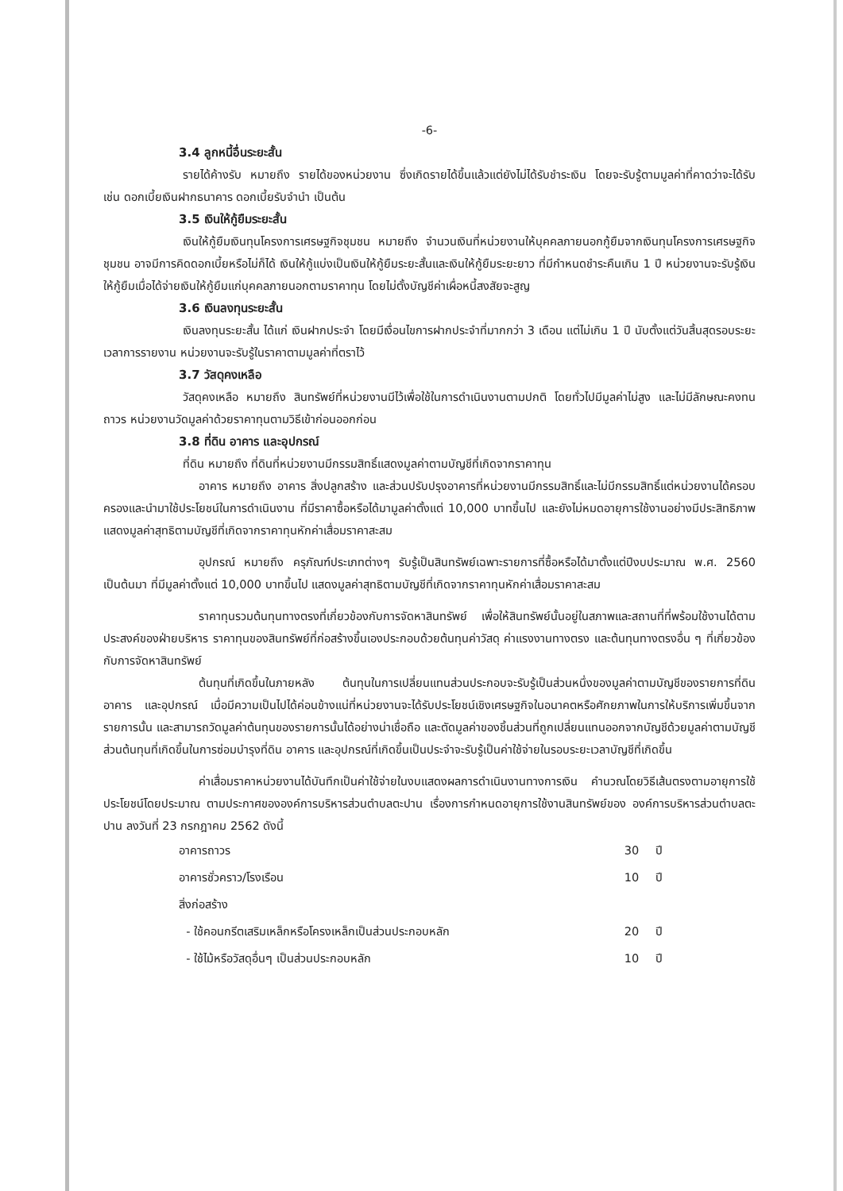-6-
3.4 ลูกหนี้อื่นระยะสั้น
รายได้ค้างรับ หมายถึง รายได้ของหน่วยงาน ซึ่งเกิดรายได้ขึ้นแล้วแต่ยังไม่ได้รับชำระเงิน โดยจะรับรู้ตามมูลค่าที่คาดว่าจะได้รับ เช่น ดอกเบี้ยเงินฝากธนาคาร ดอกเบี้ยรับจำนำ เป็นต้น
3.5 เงินให้กู้ยืมระยะสั้น
เงินให้กู้ยืมเงินทุนโครงการเศรษฐกิจชุมชน หมายถึง จำนวนเงินที่หน่วยงานให้บุคคลภายนอกกู้ยืมจากเงินทุนโครงการเศรษฐกิจชุมชน อาจมีการคิดดอกเบี้ยหรือไม่ก็ได้ เงินให้กู้แบ่งเป็นเงินให้กู้ยืมระยะสั้นและเงินให้กู้ยืมระยะยาว ที่มีกำหนดชำระคืนเกิน 1 ปี หน่วยงานจะรับรู้เงินให้กู้ยืมเมื่อได้จ่ายเงินให้กู้ยืมแก่บุคคลภายนอกตามราคาทุน โดยไม่ตั้งบัญชีค่าเผื่อหนี้สงสัยจะสูญ
3.6 เงินลงทุนระยะสั้น
เงินลงทุนระยะสั้น ได้แก่ เงินฝากประจำ โดยมีเงื่อนไขการฝากประจำที่มากกว่า 3 เดือน แต่ไม่เกิน 1 ปี นับตั้งแต่วันสิ้นสุดรอบระยะเวลาการรายงาน หน่วยงานจะรับรู้ในราคาตามมูลค่าที่ตราไว้
3.7 วัสดุคงเหลือ
วัสดุคงเหลือ หมายถึง สินทรัพย์ที่หน่วยงานมีไว้เพื่อใช้ในการดำเนินงานตามปกติ โดยทั่วไปมีมูลค่าไม่สูง และไม่มีลักษณะคงทนถาวร หน่วยงานวัดมูลค่าด้วยราคาทุนตามวิธีเข้าก่อนออกก่อน
3.8 ที่ดิน อาคาร และอุปกรณ์
ที่ดิน หมายถึง ที่ดินที่หน่วยงานมีกรรมสิทธิ์แสดงมูลค่าตามบัญชีที่เกิดจากราคาทุน
อาคาร หมายถึง อาคาร สิ่งปลูกสร้าง และส่วนปรับปรุงอาคารที่หน่วยงานมีกรรมสิทธิ์และไม่มีกรรมสิทธิ์แต่หน่วยงานได้ครอบครองและนำมาใช้ประโยชน์ในการดำเนินงาน ที่มีราคาซื้อหรือได้มามูลค่าตั้งแต่ 10,000 บาทขึ้นไป และยังไม่หมดอายุการใช้งานอย่างมีประสิทธิภาพแสดงมูลค่าสุทธิตามบัญชีที่เกิดจากราคาทุนหักค่าเสื่อมราคาสะสม
อุปกรณ์ หมายถึง ครุภัณฑ์ประเภทต่างๆ รับรู้เป็นสินทรัพย์เฉพาะรายการที่ซื้อหรือได้มาตั้งแต่ปีงบประมาณ พ.ศ. 2560 เป็นต้นมา ที่มีมูลค่าตั้งแต่ 10,000 บาทขึ้นไป แสดงมูลค่าสุทธิตามบัญชีที่เกิดจากราคาทุนหักค่าเสื่อมราคาสะสม
ราคาทุนรวมต้นทุนทางตรงที่เกี่ยวข้องกับการจัดหาสินทรัพย์ เพื่อให้สินทรัพย์นั้นอยู่ในสภาพและสถานที่ที่พร้อมใช้งานได้ตามประสงค์ของฝ่ายบริหาร ราคาทุนของสินทรัพย์ที่ก่อสร้างขึ้นเองประกอบด้วยต้นทุนค่าวัสดุ ค่าแรงงานทางตรง และต้นทุนทางตรงอื่น ๆ ที่เกี่ยวข้องกับการจัดหาสินทรัพย์
ต้นทุนที่เกิดขึ้นในภายหลัง ต้นทุนในการเปลี่ยนแทนส่วนประกอบจะรับรู้เป็นส่วนหนึ่งของมูลค่าตามบัญชีของรายการที่ดิน อาคาร และอุปกรณ์ เมื่อมีความเป็นไปได้ค่อนข้างแน่ที่หน่วยงานจะได้รับประโยชน์เชิงเศรษฐกิจในอนาคตหรือศักยภาพในการให้บริการเพิ่มขึ้นจากรายการนั้น และสามารถวัดมูลค่าต้นทุนของรายการนั้นได้อย่างน่าเชื่อถือ และตัดมูลค่าของชิ้นส่วนที่ถูกเปลี่ยนแทนออกจากบัญชีด้วยมูลค่าตามบัญชี ส่วนต้นทุนที่เกิดขึ้นในการซ่อมบำรุงที่ดิน อาคาร และอุปกรณ์ที่เกิดขึ้นเป็นประจำจะรับรู้เป็นค่าใช้จ่ายในรอบระยะเวลาบัญชีที่เกิดขึ้น
ค่าเสื่อมราคาหน่วยงานได้บันทึกเป็นค่าใช้จ่ายในงบแสดงผลการดำเนินงานทางการเงิน คำนวณโดยวิธีเส้นตรงตามอายุการใช้ประโยชน์โดยประมาณ ตามประกาศขององค์การบริหารส่วนตำบลตะปาน เรื่องการกำหนดอายุการใช้งานสินทรัพย์ของ องค์การบริหารส่วนตำบลตะปาน ลงวันที่ 23 กรกฎาคม 2562 ดังนี้
| อาคารถาวร | 30 | ปี |
| อาคารชั่วคราว/โรงเรือน | 10 | ปี |
| สิ่งก่อสร้าง | | |
| - ใช้คอนกรีตเสริมเหล็กหรือโครงเหล็กเป็นส่วนประกอบหลัก | 20 | ปี |
| - ใช้ไม้หรือวัสดุอื่นๆ เป็นส่วนประกอบหลัก | 10 | ปี |